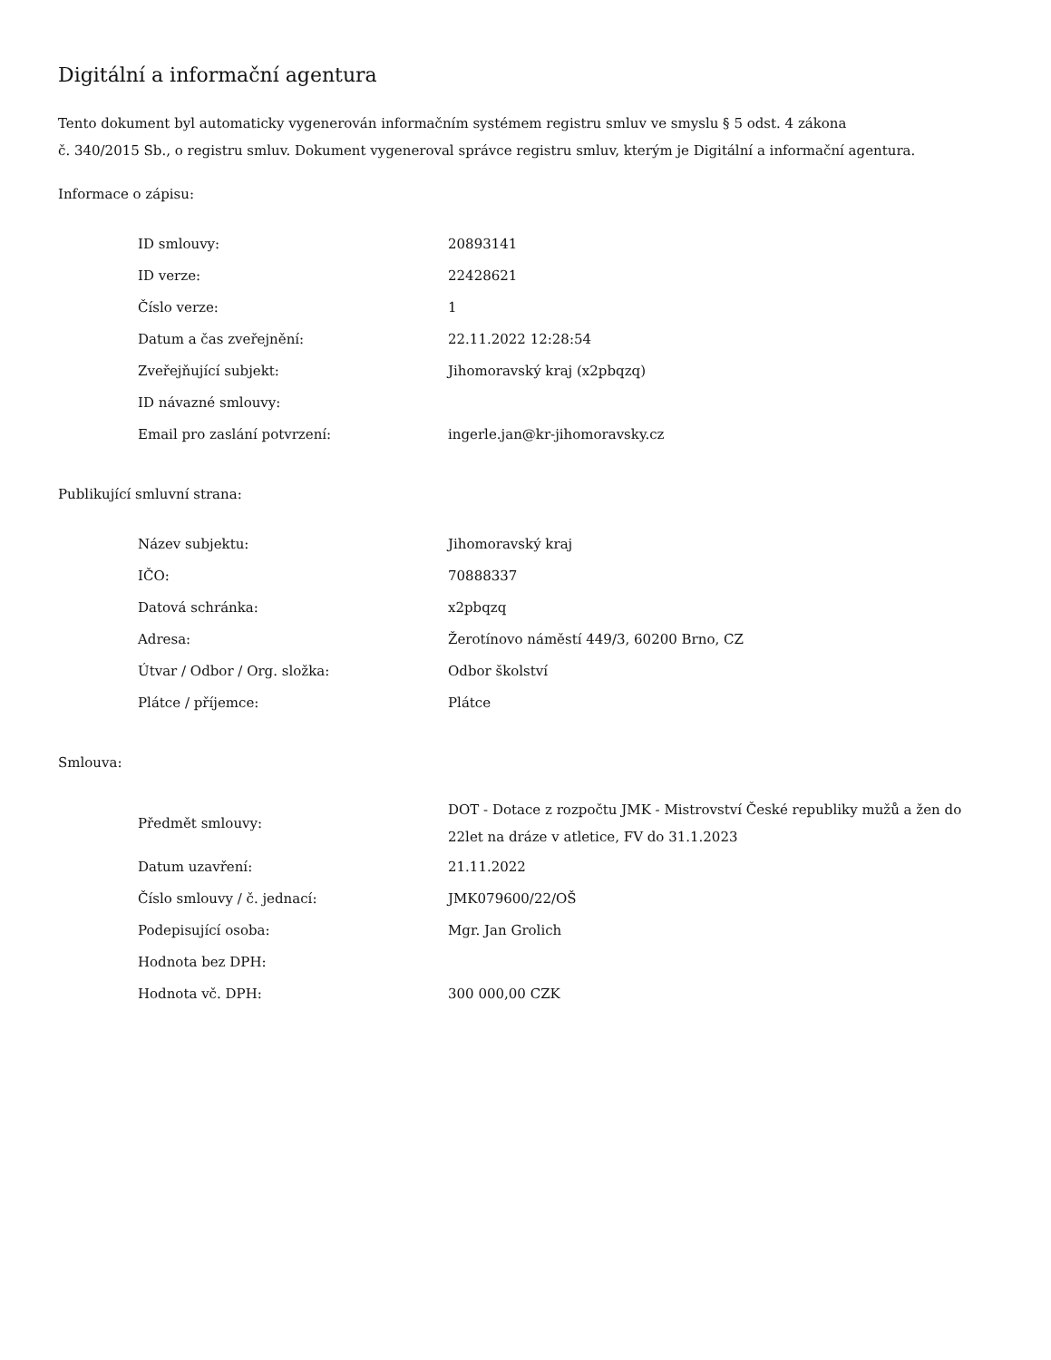Digitální a informační agentura
Tento dokument byl automaticky vygenerován informačním systémem registru smluv ve smyslu § 5 odst. 4 zákona
č. 340/2015 Sb., o registru smluv. Dokument vygeneroval správce registru smluv, kterým je Digitální a informační agentura.
Informace o zápisu:
| ID smlouvy: | 20893141 |
| ID verze: | 22428621 |
| Číslo verze: | 1 |
| Datum a čas zveřejnění: | 22.11.2022 12:28:54 |
| Zveřejňující subjekt: | Jihomoravský kraj (x2pbqzq) |
| ID návazné smlouvy: | |
| Email pro zaslání potvrzení: | ingerle.jan@kr-jihomoravsky.cz |
Publikující smluvní strana:
| Název subjektu: | Jihomoravský kraj |
| IČO: | 70888337 |
| Datová schránka: | x2pbqzq |
| Adresa: | Žerotínovo náměstí 449/3, 60200 Brno, CZ |
| Útvar / Odbor / Org. složka: | Odbor školství |
| Plátce / příjemce: | Plátce |
Smlouva:
| Předmět smlouvy: | DOT - Dotace z rozpočtu JMK - Mistrovství České republiky mužů a žen do 22let na dráze v atletice, FV do 31.1.2023 |
| Datum uzavření: | 21.11.2022 |
| Číslo smlouvy / č. jednací: | JMK079600/22/OŠ |
| Podepisující osoba: | Mgr. Jan Grolich |
| Hodnota bez DPH: | |
| Hodnota vč. DPH: | 300 000,00 CZK |